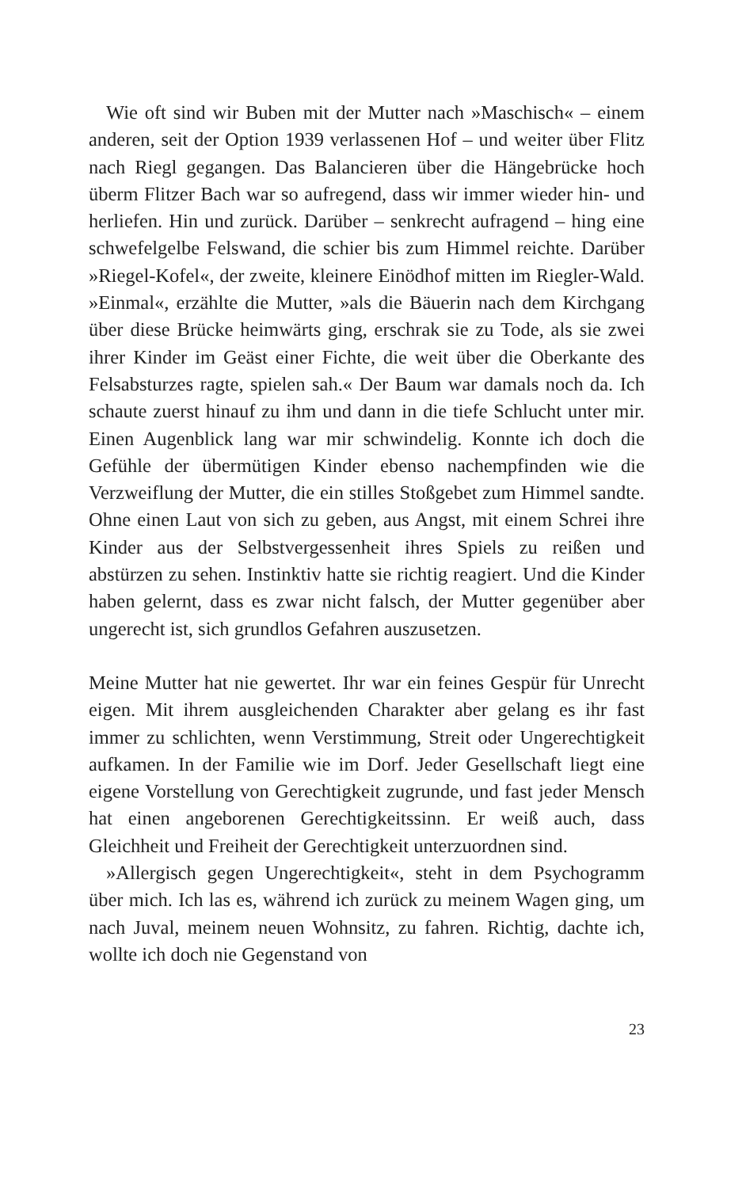Wie oft sind wir Buben mit der Mutter nach »Maschisch« – einem anderen, seit der Option 1939 verlassenen Hof – und weiter über Flitz nach Riegl gegangen. Das Balancieren über die Hängebrücke hoch überm Flitzer Bach war so aufregend, dass wir immer wieder hin- und herliefen. Hin und zurück. Darüber – senkrecht aufragend – hing eine schwefelgelbe Felswand, die schier bis zum Himmel reichte. Darüber »Riegel-Kofel«, der zweite, kleinere Einödhof mitten im Riegler-Wald. »Einmal«, erzählte die Mutter, »als die Bäuerin nach dem Kirchgang über diese Brücke heimwärts ging, erschrak sie zu Tode, als sie zwei ihrer Kinder im Geäst einer Fichte, die weit über die Oberkante des Felsabsturzes ragte, spielen sah.« Der Baum war damals noch da. Ich schaute zuerst hinauf zu ihm und dann in die tiefe Schlucht unter mir. Einen Augenblick lang war mir schwindelig. Konnte ich doch die Gefühle der übermütigen Kinder ebenso nachempfinden wie die Verzweiflung der Mutter, die ein stilles Stoßgebet zum Himmel sandte. Ohne einen Laut von sich zu geben, aus Angst, mit einem Schrei ihre Kinder aus der Selbstvergessenheit ihres Spiels zu reißen und abstürzen zu sehen. Instinktiv hatte sie richtig reagiert. Und die Kinder haben gelernt, dass es zwar nicht falsch, der Mutter gegenüber aber ungerecht ist, sich grundlos Gefahren auszusetzen.
Meine Mutter hat nie gewertet. Ihr war ein feines Gespür für Unrecht eigen. Mit ihrem ausgleichenden Charakter aber gelang es ihr fast immer zu schlichten, wenn Verstimmung, Streit oder Ungerechtigkeit aufkamen. In der Familie wie im Dorf. Jeder Gesellschaft liegt eine eigene Vorstellung von Gerechtigkeit zugrunde, und fast jeder Mensch hat einen angeborenen Gerechtigkeitssinn. Er weiß auch, dass Gleichheit und Freiheit der Gerechtigkeit unterzuordnen sind.
»Allergisch gegen Ungerechtigkeit«, steht in dem Psychogramm über mich. Ich las es, während ich zurück zu meinem Wagen ging, um nach Juval, meinem neuen Wohnsitz, zu fahren. Richtig, dachte ich, wollte ich doch nie Gegenstand von
23